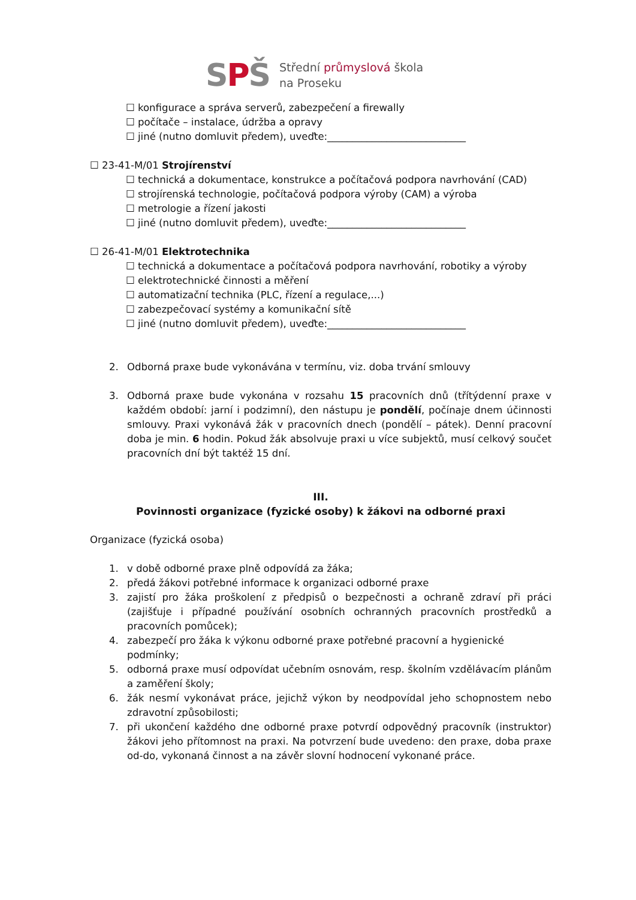SPŠ
Střední průmyslová škola
na Proseku
☐ konfigurace a správa serverů, zabezpečení a firewally
☐ počítače – instalace, údržba a opravy
☐ jiné (nutno domluvit předem), uveďte:____________________________
☐ 23-41-M/01 Strojírenství
☐ technická a dokumentace, konstrukce a počítačová podpora navrhování (CAD)
☐ strojírenská technologie, počítačová podpora výroby (CAM) a výroba
☐ metrologie a řízení jakosti
☐ jiné (nutno domluvit předem), uveďte:____________________________
☐ 26-41-M/01 Elektrotechnika
☐ technická a dokumentace a počítačová podpora navrhování, robotiky a výroby
☐ elektrotechnické činnosti a měření
☐ automatizační technika (PLC, řízení a regulace,...)
☐ zabezpečovací systémy a komunikační sítě
☐ jiné (nutno domluvit předem), uveďte:____________________________
2. Odborná praxe bude vykonávána v termínu, viz. doba trvání smlouvy
3. Odborná praxe bude vykonána v rozsahu 15 pracovních dnů (třítýdenní praxe v každém období: jarní i podzimní), den nástupu je pondělí, počínaje dnem účinnosti smlouvy. Praxi vykonává žák v pracovních dnech (pondělí – pátek). Denní pracovní doba je min. 6 hodin. Pokud žák absolvuje praxi u více subjektů, musí celkový součet pracovních dní být taktéž 15 dní.
III.
Povinnosti organizace (fyzické osoby) k žákovi na odborné praxi
Organizace (fyzická osoba)
1. v době odborné praxe plně odpovídá za žáka;
2. předá žákovi potřebné informace k organizaci odborné praxe
3. zajistí pro žáka proškolení z předpisů o bezpečnosti a ochraně zdraví při práci (zajišťuje i případné používání osobních ochranných pracovních prostředků a pracovních pomůcek);
4. zabezpečí pro žáka k výkonu odborné praxe potřebné pracovní a hygienické podmínky;
5. odborná praxe musí odpovídat učebním osnovám, resp. školním vzdělávacím plánům a zaměření školy;
6. žák nesmí vykonávat práce, jejichž výkon by neodpovídal jeho schopnostem nebo zdravotní způsobilosti;
7. při ukončení každého dne odborné praxe potvrdí odpovědný pracovník (instruktor) žákovi jeho přítomnost na praxi. Na potvrzení bude uvedeno: den praxe, doba praxe od-do, vykonaná činnost a na závěr slovní hodnocení vykonané práce.